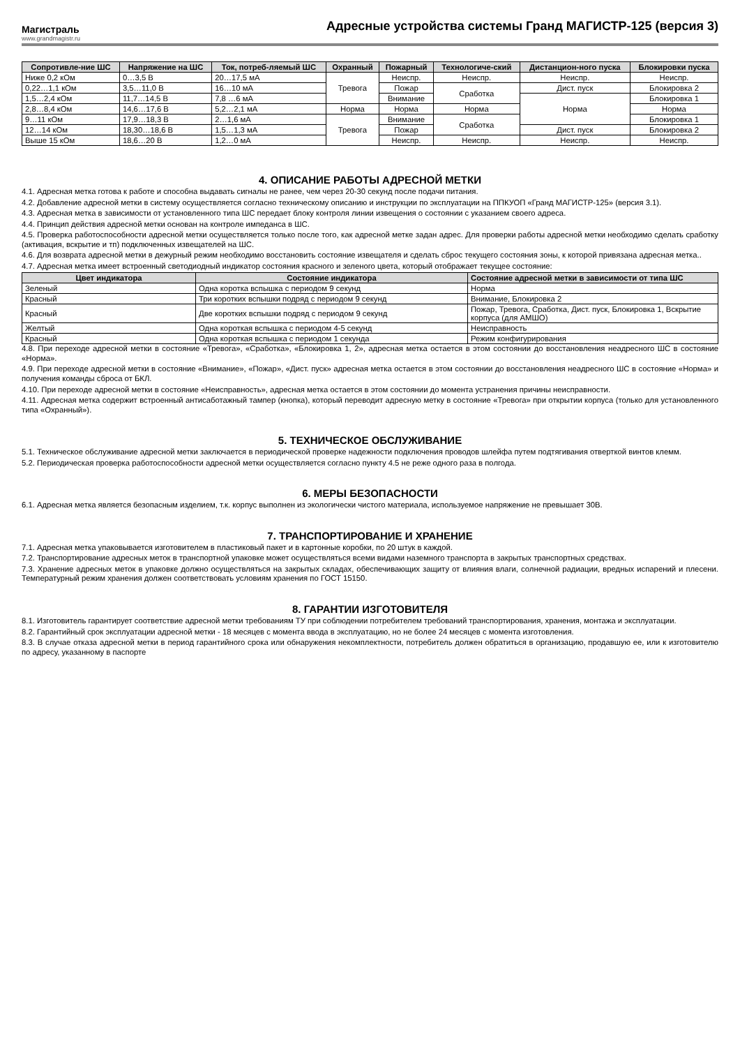Магистраль
www.grandmagistr.ru
Адресные устройства системы Гранд МАГИСТР-125 (версия 3)
| Сопротивле-ние ШС | Напряжение на ШС | Ток, потреб-ляемый ШС | Охранный | Пожарный | Технологиче-ский | Дистанцион-ного пуска | Блокировки пуска |
| --- | --- | --- | --- | --- | --- | --- | --- |
| Ниже 0,2 кОм | 0…3,5 В | 20…17,5 мА | Тревога | Неиспр. | Неиспр. | Неиспр. | Неиспр. |
| 0,22…1,1 кОм | 3,5…11,0 В | 16…10 мА | | Пожар | Сработка | Дист. пуск | Блокировка 2 |
| 1,5…2,4 кОм | 11,7…14,5 В | 7,8 …6 мА | | Внимание | | Норма | Блокировка 1 |
| 2,8…8,4 кОм | 14,6…17,6 В | 5,2…2,1 мА | Норма | Норма | Норма | | Норма |
| 9…11 кОм | 17,9…18,3 В | 2…1,6 мА | Тревога | Внимание | Сработка | | Блокировка 1 |
| 12…14 кОм | 18,30…18,6 В | 1,5…1,3 мА | | Пожар | | Дист. пуск | Блокировка 2 |
| Выше 15 кОм | 18,6…20 В | 1,2…0 мА | | Неиспр. | Неиспр. | Неиспр. | Неиспр. |
4. ОПИСАНИЕ РАБОТЫ АДРЕСНОЙ МЕТКИ
4.1. Адресная метка готова к работе и способна выдавать сигналы не ранее, чем через 20-30 секунд после подачи питания.
4.2. Добавление адресной метки в систему осуществляется согласно техническому описанию и инструкции по эксплуатации на ППКУОП «Гранд МАГИСТР-125» (версия 3.1).
4.3. Адресная метка в зависимости от установленного типа ШС передает блоку контроля линии извещения о состоянии с указанием своего адреса.
4.4. Принцип действия адресной метки основан на контроле импеданса в ШС.
4.5. Проверка работоспособности адресной метки осуществляется только после того, как адресной метке задан адрес. Для проверки работы адресной метки необходимо сделать сработку (активация, вскрытие и тп) подключенных извещателей на ШС.
4.6. Для возврата адресной метки в дежурный режим необходимо восстановить состояние извещателя и сделать сброс текущего состояния зоны, к которой привязана адресная метка..
4.7. Адресная метка имеет встроенный светодиодный индикатор состояния красного и зеленого цвета, который отображает текущее состояние:
| Цвет индикатора | Состояние индикатора | Состояние адресной метки в зависимости от типа ШС |
| --- | --- | --- |
| Зеленый | Одна коротка вспышка с периодом 9 секунд | Норма |
| Красный | Три коротких вспышки подряд с периодом 9 секунд | Внимание, Блокировка 2 |
| Красный | Две коротких вспышки подряд с периодом 9 секунд | Пожар, Тревога, Сработка, Дист. пуск, Блокировка 1, Вскрытие корпуса (для АМШО) |
| Желтый | Одна короткая вспышка с периодом 4-5 секунд | Неисправность |
| Красный | Одна короткая вспышка с периодом 1 секунда | Режим конфигурирования |
4.8. При переходе адресной метки в состояние «Тревога», «Сработка», «Блокировка 1, 2», адресная метка остается в этом состоянии до восстановления неадресного ШС в состояние «Норма».
4.9. При переходе адресной метки в состояние «Внимание», «Пожар», «Дист. пуск» адресная метка остается в этом состоянии до восстановления неадресного ШС в состояние «Норма» и получения команды сброса от БКЛ.
4.10. При переходе адресной метки в состояние «Неисправность», адресная метка остается в этом состоянии до момента устранения причины неисправности.
4.11. Адресная метка содержит встроенный антисаботажный тампер (кнопка), который переводит адресную метку в состояние «Тревога» при открытии корпуса (только для установленного типа «Охранный»).
5. ТЕХНИЧЕСКОЕ ОБСЛУЖИВАНИЕ
5.1. Техническое обслуживание адресной метки заключается в периодической проверке надежности подключения проводов шлейфа путем подтягивания отверткой винтов клемм.
5.2. Периодическая проверка работоспособности адресной метки осуществляется согласно пункту 4.5 не реже одного раза в полгода.
6. МЕРЫ БЕЗОПАСНОСТИ
6.1. Адресная метка является безопасным изделием, т.к. корпус выполнен из экологически чистого материала, используемое напряжение не превышает 30В.
7. ТРАНСПОРТИРОВАНИЕ И ХРАНЕНИЕ
7.1. Адресная метка упаковывается изготовителем в пластиковый пакет и в картонные коробки, по 20 штук в каждой.
7.2. Транспортирование адресных меток в транспортной упаковке может осуществляться всеми видами наземного транспорта в закрытых транспортных средствах.
7.3. Хранение адресных меток в упаковке должно осуществляться на закрытых складах, обеспечивающих защиту от влияния влаги, солнечной радиации, вредных испарений и плесени. Температурный режим хранения должен соответствовать условиям хранения по ГОСТ 15150.
8. ГАРАНТИИ ИЗГОТОВИТЕЛЯ
8.1. Изготовитель гарантирует соответствие адресной метки требованиям ТУ при соблюдении потребителем требований транспортирования, хранения, монтажа и эксплуатации.
8.2. Гарантийный срок эксплуатации адресной метки - 18 месяцев с момента ввода в эксплуатацию, но не более 24 месяцев с момента изготовления.
8.3. В случае отказа адресной метки в период гарантийного срока или обнаружения некомплектности, потребитель должен обратиться в организацию, продавшую ее, или к изготовителю по адресу, указанному в паспорте